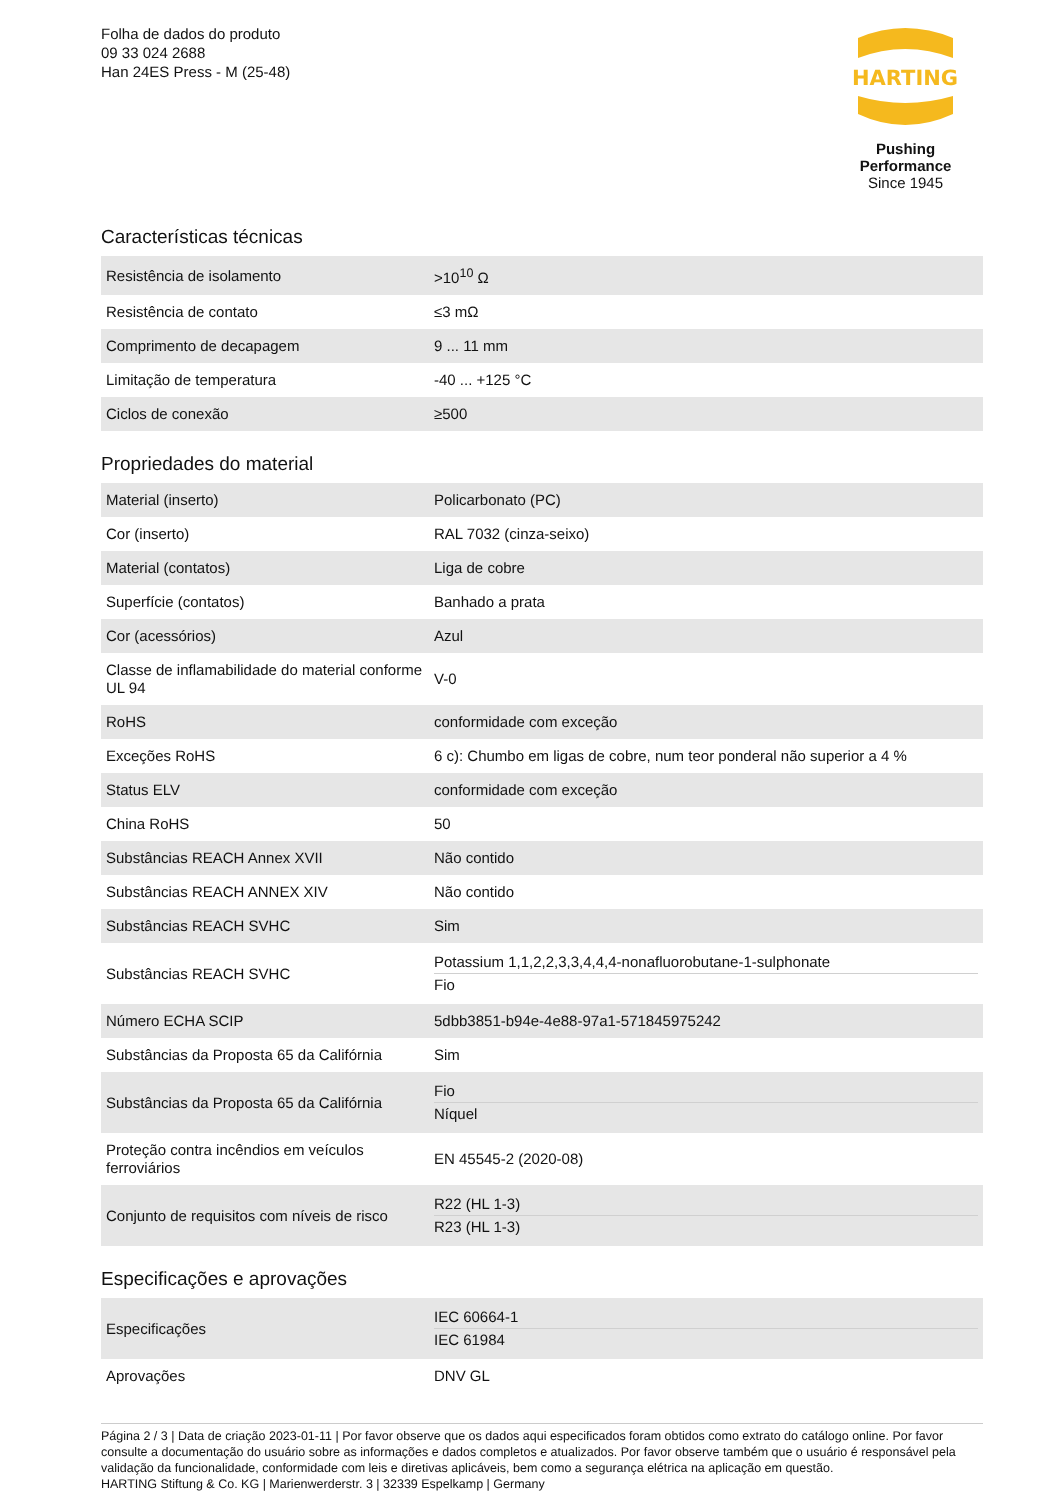Folha de dados do produto
09 33 024 2688
Han 24ES Press - M (25-48)
HARTING
Pushing Performance
Since 1945
Características técnicas
| Resistência de isolamento | >10<sup>10</sup> Ω |
| Resistência de contato | ≤3 mΩ |
| Comprimento de decapagem | 9 ... 11 mm |
| Limitação de temperatura | -40 ... +125 °C |
| Ciclos de conexão | ≥500 |
Propriedades do material
| Material (inserto) | Policarbonato (PC) |
| Cor (inserto) | RAL 7032 (cinza-seixo) |
| Material (contatos) | Liga de cobre |
| Superfície (contatos) | Banhado a prata |
| Cor (acessórios) | Azul |
| Classe de inflamabilidade do material conforme UL 94 | V-0 |
| RoHS | conformidade com exceção |
| Exceções RoHS | 6 c): Chumbo em ligas de cobre, num teor ponderal não superior a 4 % |
| Status ELV | conformidade com exceção |
| China RoHS | 50 |
| Substâncias REACH Annex XVII | Não contido |
| Substâncias REACH ANNEX XIV | Não contido |
| Substâncias REACH SVHC | Sim |
| Substâncias REACH SVHC | Potassium 1,1,2,2,3,3,4,4,4-nonafluorobutane-1-sulphonate Fio |
| Número ECHA SCIP | 5dbb3851-b94e-4e88-97a1-571845975242 |
| Substâncias da Proposta 65 da Califórnia | Sim |
| Substâncias da Proposta 65 da Califórnia | Fio Níquel |
| Proteção contra incêndios em veículos ferroviários | EN 45545-2 (2020-08) |
| Conjunto de requisitos com níveis de risco | R22 (HL 1-3) R23 (HL 1-3) |
Especificações e aprovações
| Especificações | IEC 60664-1 IEC 61984 |
| Aprovações | DNV GL |
Página 2 / 3 | Data de criação 2023-01-11 | Por favor observe que os dados aqui especificados foram obtidos como extrato do catálogo online. Por favor consulte a documentação do usuário sobre as informações e dados completos e atualizados. Por favor observe também que o usuário é responsável pela validação da funcionalidade, conformidade com leis e diretivas aplicáveis, bem como a segurança elétrica na aplicação em questão.
HARTING Stiftung & Co. KG | Marienwerderstr. 3 | 32339 Espelkamp | Germany